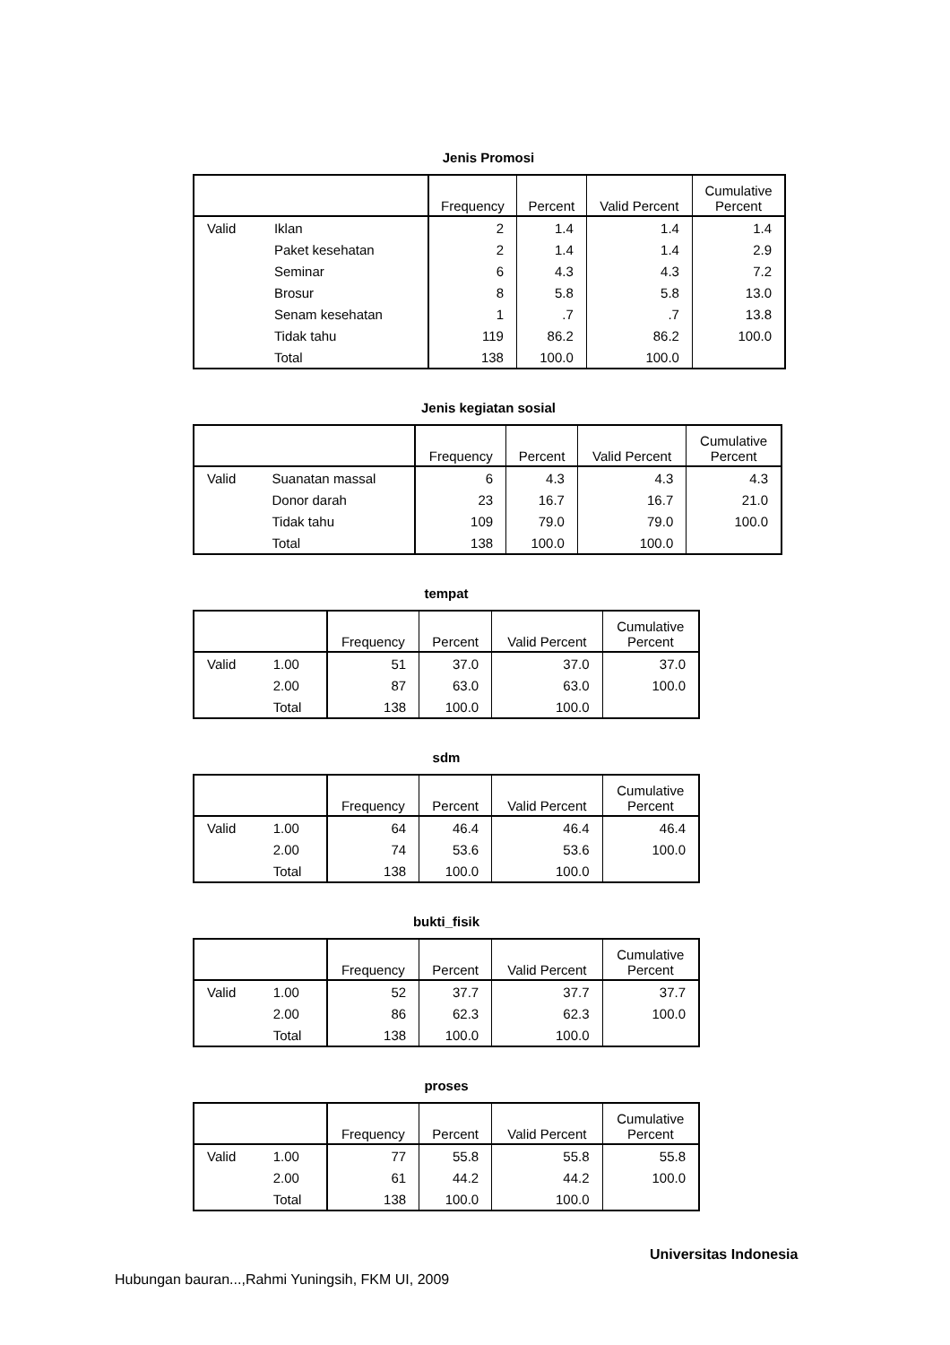Jenis Promosi
| | | Frequency | Percent | Valid Percent | Cumulative Percent |
| --- | --- | --- | --- | --- | --- |
| Valid | Iklan | 2 | 1.4 | 1.4 | 1.4 |
| | Paket kesehatan | 2 | 1.4 | 1.4 | 2.9 |
| | Seminar | 6 | 4.3 | 4.3 | 7.2 |
| | Brosur | 8 | 5.8 | 5.8 | 13.0 |
| | Senam kesehatan | 1 | .7 | .7 | 13.8 |
| | Tidak tahu | 119 | 86.2 | 86.2 | 100.0 |
| | Total | 138 | 100.0 | 100.0 | |
Jenis kegiatan sosial
| | | Frequency | Percent | Valid Percent | Cumulative Percent |
| --- | --- | --- | --- | --- | --- |
| Valid | Suanatan massal | 6 | 4.3 | 4.3 | 4.3 |
| | Donor darah | 23 | 16.7 | 16.7 | 21.0 |
| | Tidak tahu | 109 | 79.0 | 79.0 | 100.0 |
| | Total | 138 | 100.0 | 100.0 | |
tempat
| | | Frequency | Percent | Valid Percent | Cumulative Percent |
| --- | --- | --- | --- | --- | --- |
| Valid | 1.00 | 51 | 37.0 | 37.0 | 37.0 |
| | 2.00 | 87 | 63.0 | 63.0 | 100.0 |
| | Total | 138 | 100.0 | 100.0 | |
sdm
| | | Frequency | Percent | Valid Percent | Cumulative Percent |
| --- | --- | --- | --- | --- | --- |
| Valid | 1.00 | 64 | 46.4 | 46.4 | 46.4 |
| | 2.00 | 74 | 53.6 | 53.6 | 100.0 |
| | Total | 138 | 100.0 | 100.0 | |
bukti_fisik
| | | Frequency | Percent | Valid Percent | Cumulative Percent |
| --- | --- | --- | --- | --- | --- |
| Valid | 1.00 | 52 | 37.7 | 37.7 | 37.7 |
| | 2.00 | 86 | 62.3 | 62.3 | 100.0 |
| | Total | 138 | 100.0 | 100.0 | |
proses
| | | Frequency | Percent | Valid Percent | Cumulative Percent |
| --- | --- | --- | --- | --- | --- |
| Valid | 1.00 | 77 | 55.8 | 55.8 | 55.8 |
| | 2.00 | 61 | 44.2 | 44.2 | 100.0 |
| | Total | 138 | 100.0 | 100.0 | |
Universitas Indonesia
Hubungan bauran...,Rahmi Yuningsih, FKM UI, 2009